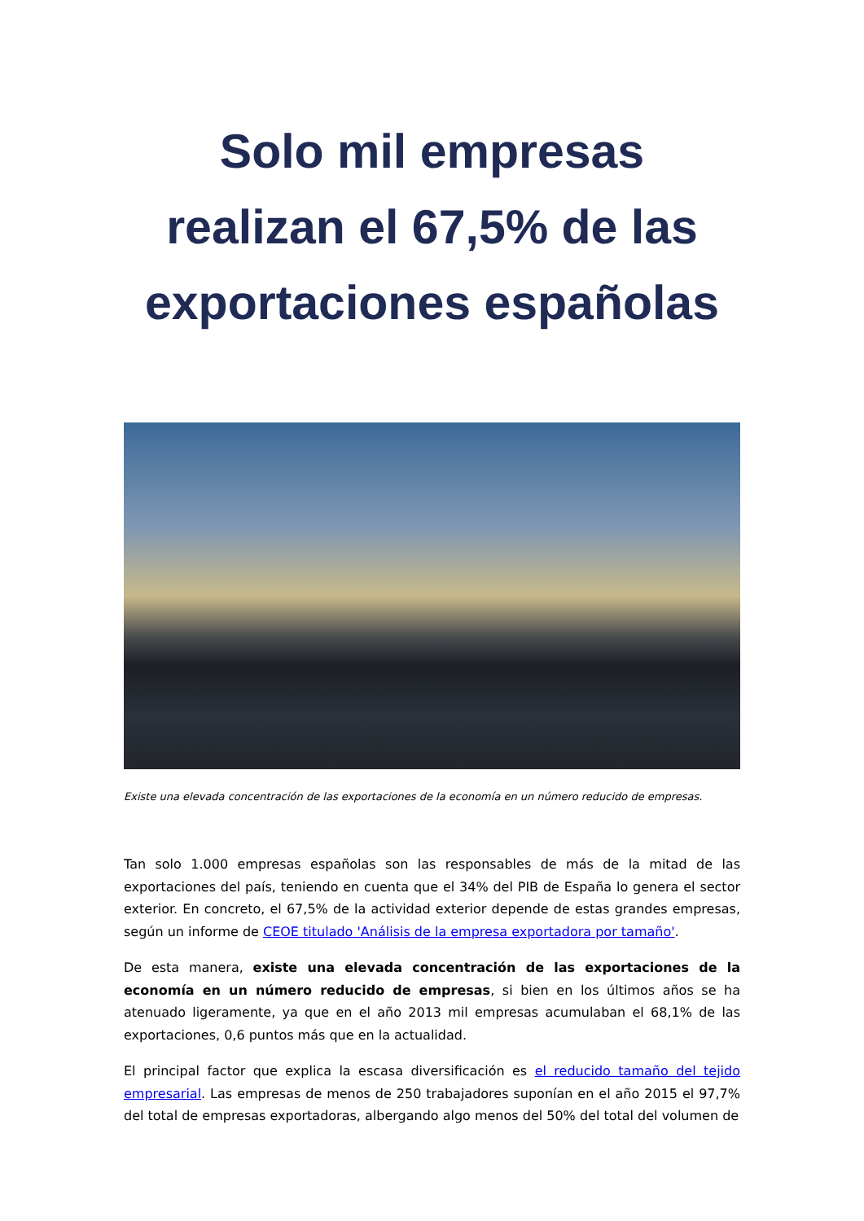Solo mil empresas realizan el 67,5% de las exportaciones españolas
Existe una elevada concentración de las exportaciones de la economía en un número reducido de empresas.
Tan solo 1.000 empresas españolas son las responsables de más de la mitad de las exportaciones del país, teniendo en cuenta que el 34% del PIB de España lo genera el sector exterior. En concreto, el 67,5% de la actividad exterior depende de estas grandes empresas, según un informe de CEOE titulado 'Análisis de la empresa exportadora por tamaño'.
De esta manera, existe una elevada concentración de las exportaciones de la economía en un número reducido de empresas, si bien en los últimos años se ha atenuado ligeramente, ya que en el año 2013 mil empresas acumulaban el 68,1% de las exportaciones, 0,6 puntos más que en la actualidad.
El principal factor que explica la escasa diversificación es el reducido tamaño del tejido empresarial. Las empresas de menos de 250 trabajadores suponían en el año 2015 el 97,7% del total de empresas exportadoras, albergando algo menos del 50% del total del volumen de